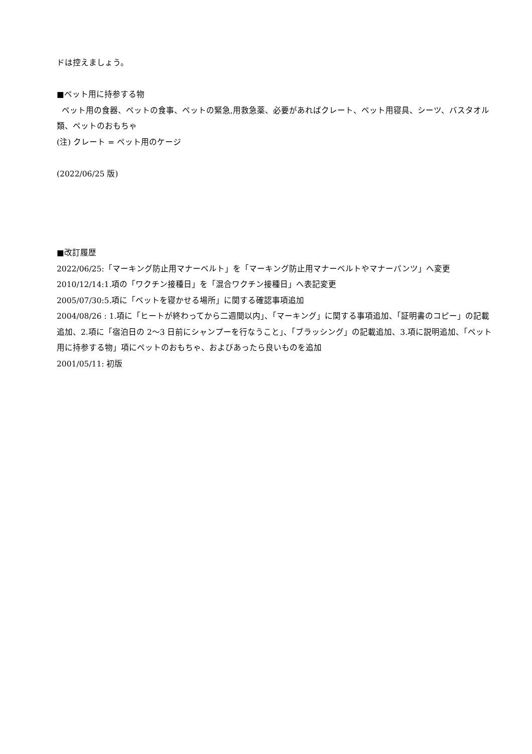ドは控えましょう。
■ペット用に持参する物
ペット用の食器、ペットの食事、ペットの緊急,用救急薬、必要があればクレート、ペット用寝具、シーツ、バスタオル類、ペットのおもちゃ
(注) クレート = ペット用のケージ
(2022/06/25 版)
■改訂履歴
2022/06/25:「マーキング防止用マナーベルト」を「マーキング防止用マナーベルトやマナーパンツ」へ変更
2010/12/14:1.項の「ワクチン接種日」を「混合ワクチン接種日」へ表記変更
2005/07/30:5.項に「ペットを寝かせる場所」に関する確認事項追加
2004/08/26 : 1.項に「ヒートが終わってから二週間以内」、「マーキング」に関する事項追加、「証明書のコピー」の記載追加、2.項に「宿泊日の 2～3 日前にシャンプーを行なうこと」、「ブラッシング」の記載追加、3.項に説明追加、「ペット用に持参する物」項にペットのおもちゃ、およびあったら良いものを追加
2001/05/11: 初版